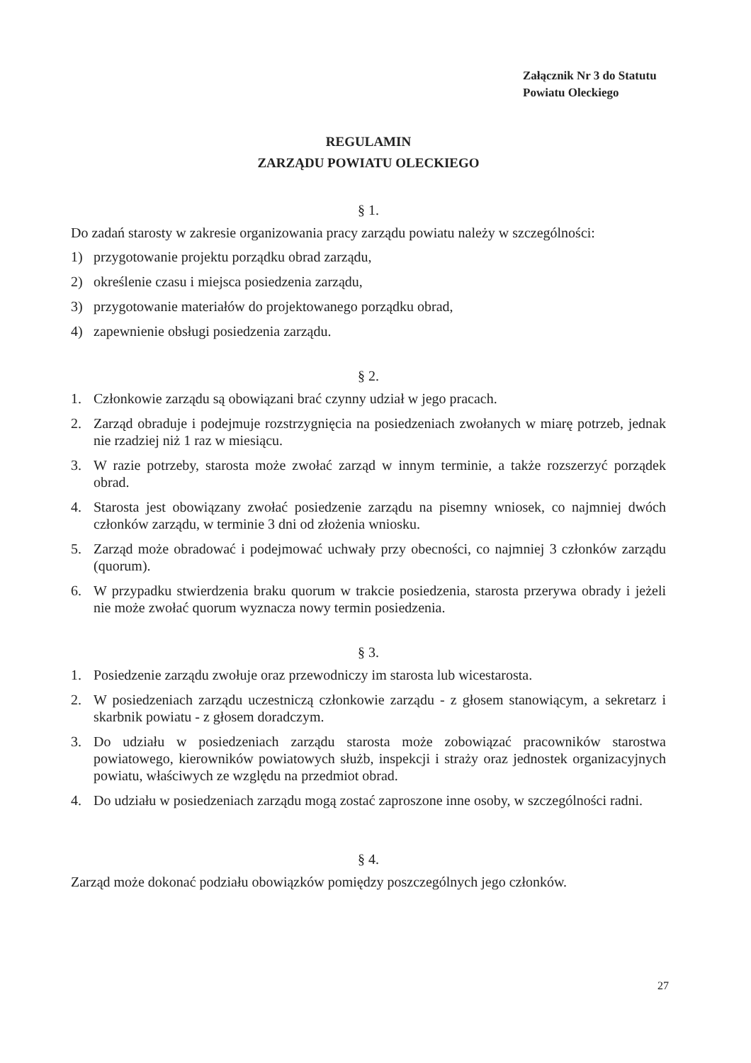Załącznik Nr 3 do Statutu
Powiatu Oleckiego
REGULAMIN
ZARZĄDU POWIATU OLECKIEGO
§ 1.
Do zadań starosty w zakresie organizowania pracy zarządu powiatu należy w szczególności:
1) przygotowanie projektu porządku obrad zarządu,
2) określenie czasu i miejsca posiedzenia zarządu,
3) przygotowanie materiałów do projektowanego porządku obrad,
4) zapewnienie obsługi posiedzenia zarządu.
§ 2.
1. Członkowie zarządu są obowiązani brać czynny udział w jego pracach.
2. Zarząd obraduje i podejmuje rozstrzygnięcia na posiedzeniach zwołanych w miarę potrzeb, jednak nie rzadziej niż 1 raz w miesiącu.
3. W razie potrzeby, starosta może zwołać zarząd w innym terminie, a także rozszerzyć porządek obrad.
4. Starosta jest obowiązany zwołać posiedzenie zarządu na pisemny wniosek, co najmniej dwóch członków zarządu, w terminie 3 dni od złożenia wniosku.
5. Zarząd może obradować i podejmować uchwały przy obecności, co najmniej 3 członków zarządu (quorum).
6. W przypadku stwierdzenia braku quorum w trakcie posiedzenia, starosta przerywa obrady i jeżeli nie może zwołać quorum wyznacza nowy termin posiedzenia.
§ 3.
1. Posiedzenie zarządu zwołuje oraz przewodniczy im starosta lub wicestarosta.
2. W posiedzeniach zarządu uczestniczą członkowie zarządu - z głosem stanowiącym, a sekretarz i skarbnik powiatu - z głosem doradczym.
3. Do udziału w posiedzeniach zarządu starosta może zobowiązać pracowników starostwa powiatowego, kierowników powiatowych służb, inspekcji i straży oraz jednostek organizacyjnych powiatu, właściwych ze względu na przedmiot obrad.
4. Do udziału w posiedzeniach zarządu mogą zostać zaproszone inne osoby, w szczególności radni.
§ 4.
Zarząd może dokonać podziału obowiązków pomiędzy poszczególnych jego członków.
27